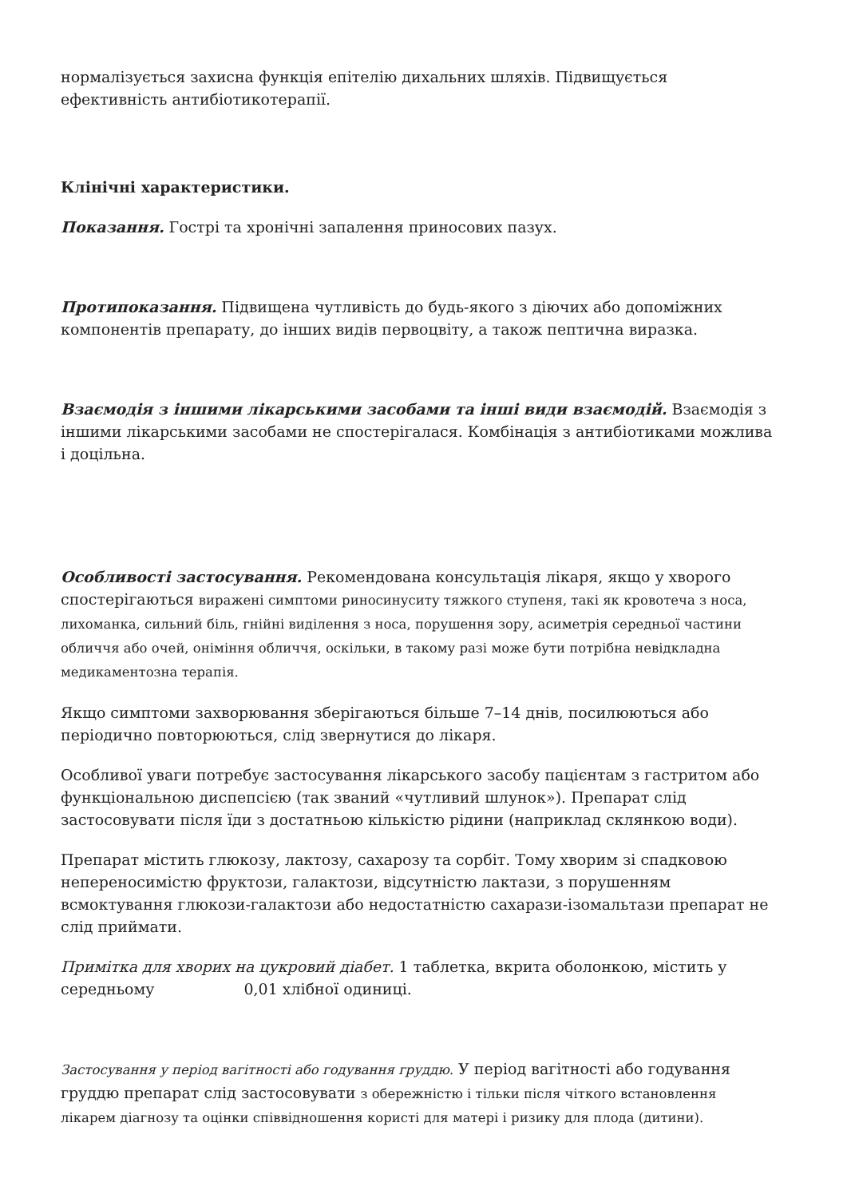нормалізується захисна функція епітелію дихальних шляхів. Підвищується ефективність антибіотикотерапії.
Клінічні характеристики.
Показання. Гострі та хронічні запалення приносових пазух.
Протипоказання. Підвищена чутливість до будь-якого з діючих або допоміжних компонентів препарату, до інших видів первоцвіту, а також пептична виразка.
Взаємодія з іншими лікарськими засобами та інші види взаємодій. Взаємодія з іншими лікарськими засобами не спостерігалася. Комбінація з антибіотиками можлива і доцільна.
Особливості застосування. Рекомендована консультація лікаря, якщо у хворого спостерігаються виражені симптоми риносинуситу тяжкого ступеня, такі як кровотеча з носа, лихоманка, сильний біль, гнійні виділення з носа, порушення зору, асиметрія середньої частини обличчя або очей, оніміння обличчя, оскільки, в такому разі може бути потрібна невідкладна медикаментозна терапія.
Якщо симптоми захворювання зберігаються більше 7–14 днів, посилюються або періодично повторюються, слід звернутися до лікаря.
Особливої уваги потребує застосування лікарського засобу пацієнтам з гастритом або функціональною диспепсією (так званий «чутливий шлунок»). Препарат слід застосовувати після їди з достатньою кількістю рідини (наприклад склянкою води).
Препарат містить глюкозу, лактозу, сахарозу та сорбіт. Тому хворим зі спадковою непереносимістю фруктози, галактози, відсутністю лактази, з порушенням всмоктування глюкози-галактози або недостатністю сахарази-ізомальтази препарат не слід приймати.
Примітка для хворих на цукровий діабет. 1 таблетка, вкрита оболонкою, містить у середньому 0,01 хлібної одиниці.
Застосування у період вагітності або годування груддю. У період вагітності або годування груддю препарат слід застосовувати з обережністю і тільки після чіткого встановлення лікарем діагнозу та оцінки співвідношення користі для матері і ризику для плода (дитини).